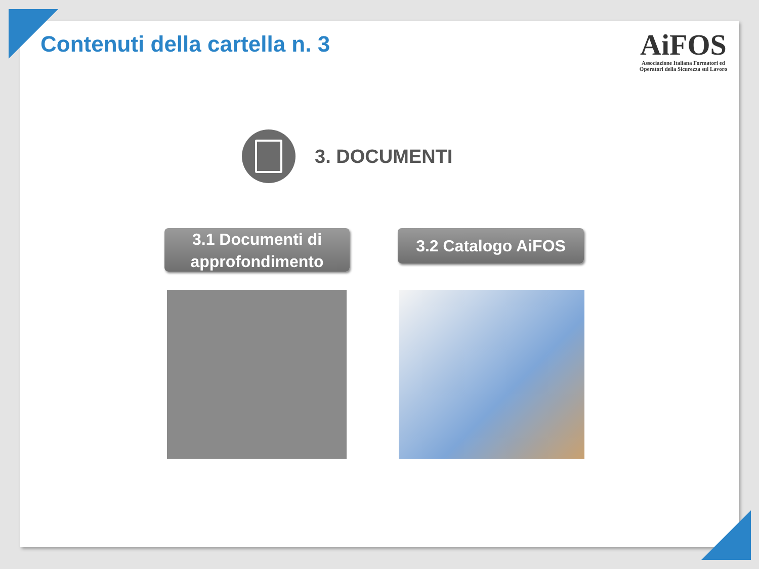Contenuti della cartella n. 3
AiFOS
Associazione Italiana Formatori ed
Operatori della Sicurezza sul Lavoro
3. DOCUMENTI
3.1 Documenti di approfondimento
3.2 Catalogo AiFOS